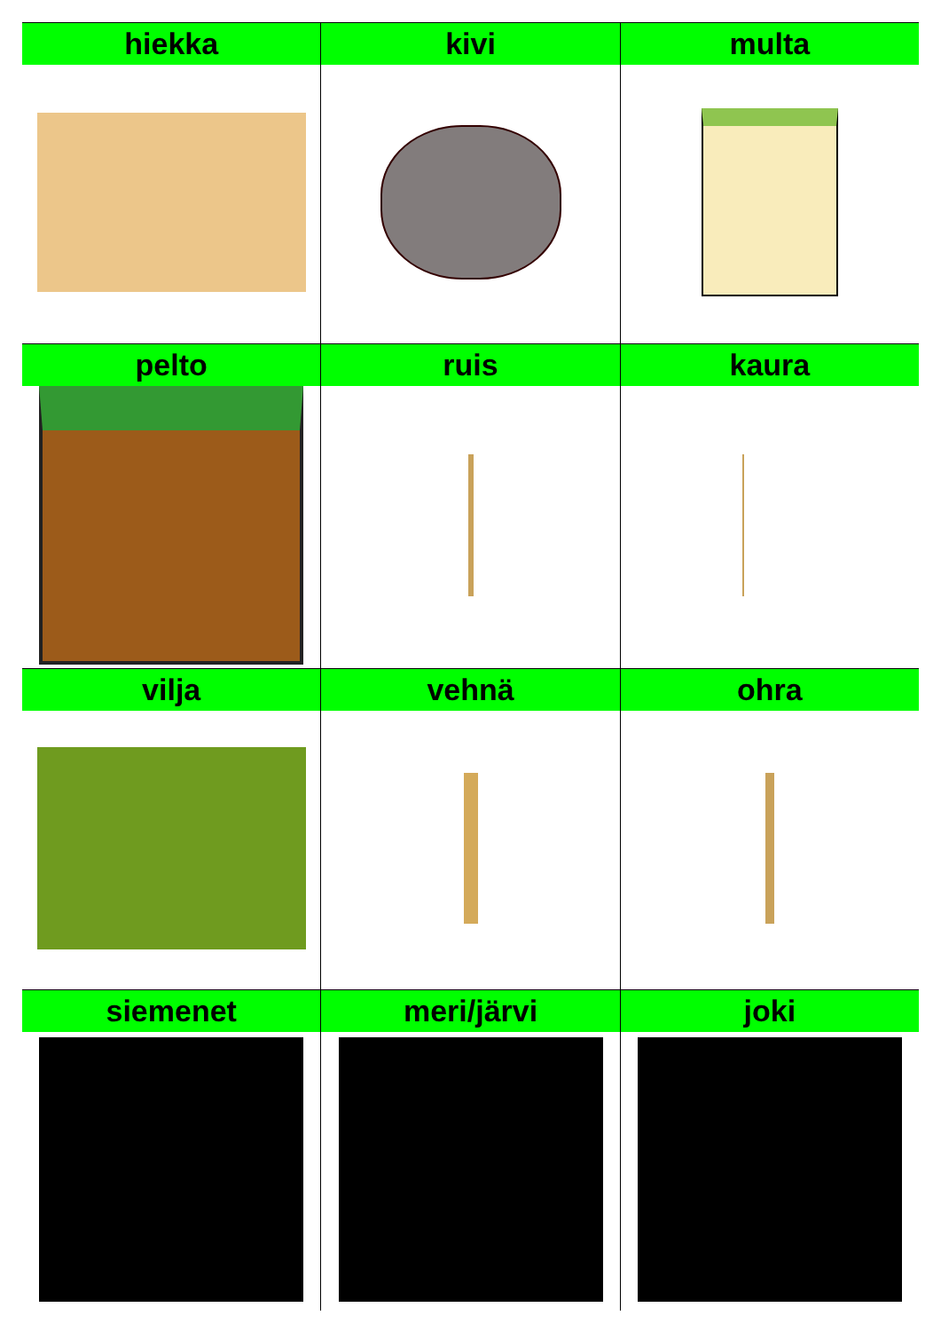| hiekka | kivi | multa |
| --- | --- | --- |
| pelto | ruis | kaura |
| vilja | vehnä | ohra |
| siemenet | meri/järvi | joki |